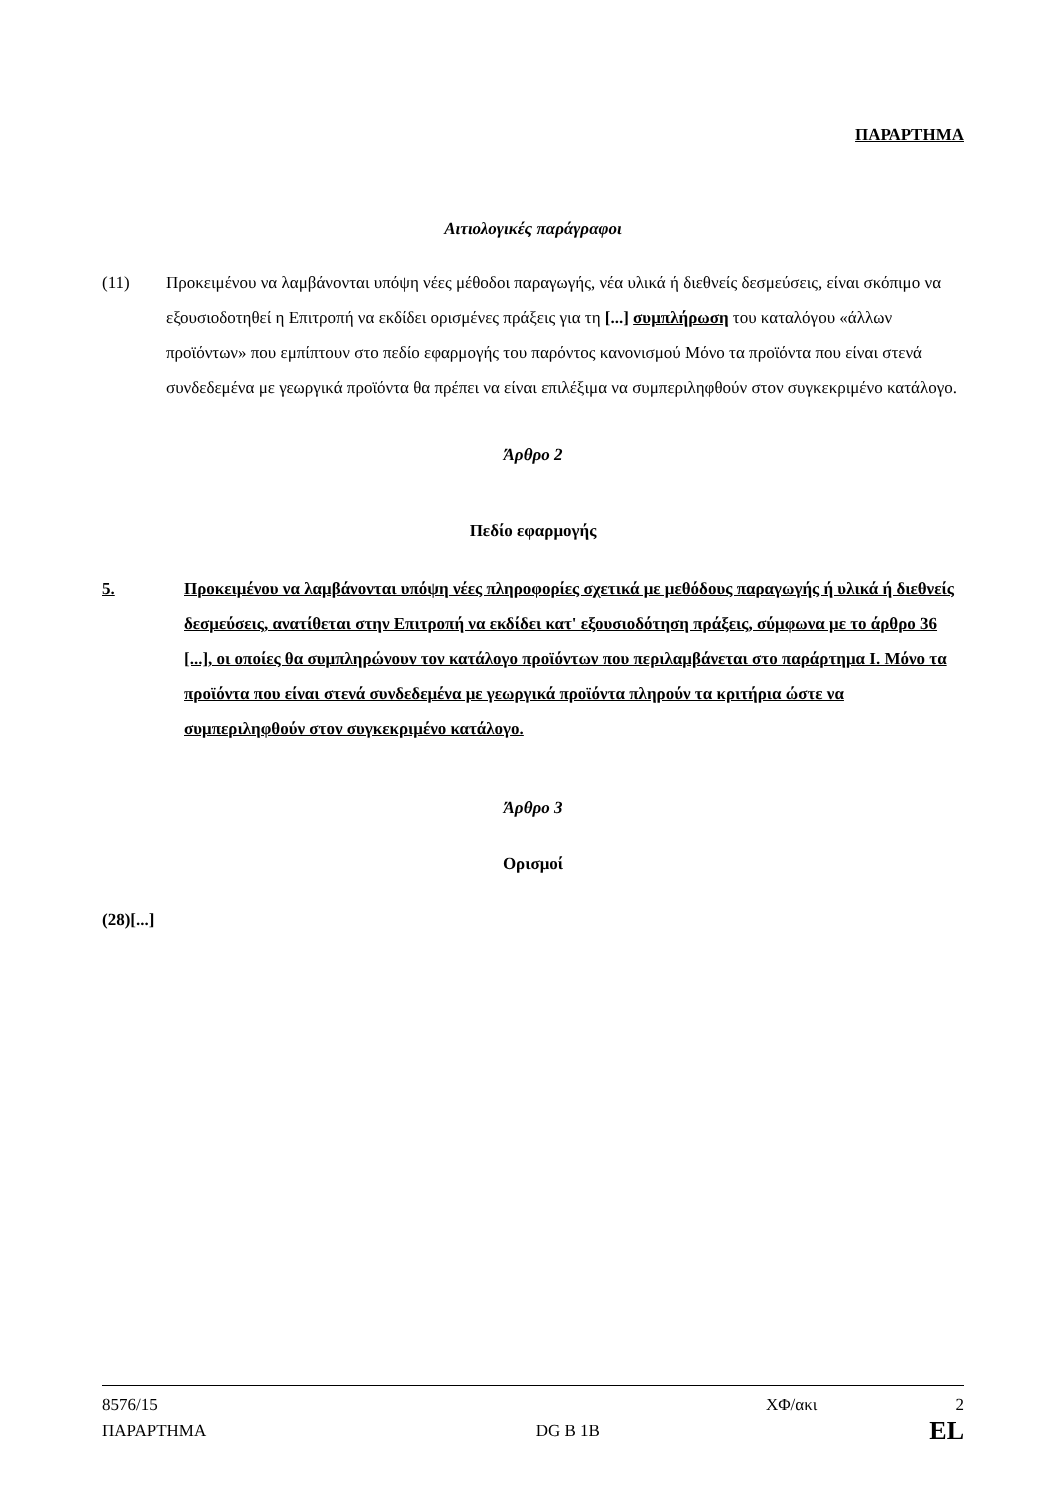ΠΑΡΑΡΤΗΜΑ
Αιτιολογικές παράγραφοι
(11) Προκειμένου να λαμβάνονται υπόψη νέες μέθοδοι παραγωγής, νέα υλικά ή διεθνείς δεσμεύσεις, είναι σκόπιμο να εξουσιοδοτηθεί η Επιτροπή να εκδίδει ορισμένες πράξεις για τη [...] συμπλήρωση του καταλόγου «άλλων προϊόντων» που εμπίπτουν στο πεδίο εφαρμογής του παρόντος κανονισμού Μόνο τα προϊόντα που είναι στενά συνδεδεμένα με γεωργικά προϊόντα θα πρέπει να είναι επιλέξιμα να συμπεριληφθούν στον συγκεκριμένο κατάλογο.
Άρθρο 2
Πεδίο εφαρμογής
5. Προκειμένου να λαμβάνονται υπόψη νέες πληροφορίες σχετικά με μεθόδους παραγωγής ή υλικά ή διεθνείς δεσμεύσεις, ανατίθεται στην Επιτροπή να εκδίδει κατ' εξουσιοδότηση πράξεις, σύμφωνα με το άρθρο 36 [...], οι οποίες θα συμπληρώνουν τον κατάλογο προϊόντων που περιλαμβάνεται στο παράρτημα I. Μόνο τα προϊόντα που είναι στενά συνδεδεμένα με γεωργικά προϊόντα πληρούν τα κριτήρια ώστε να συμπεριληφθούν στον συγκεκριμένο κατάλογο.
Άρθρο 3
Ορισμοί
(28)[...]
8576/15 ΧΦ/ακι 2
ΠΑΡΑΡΤΗΜΑ DG B 1B EL